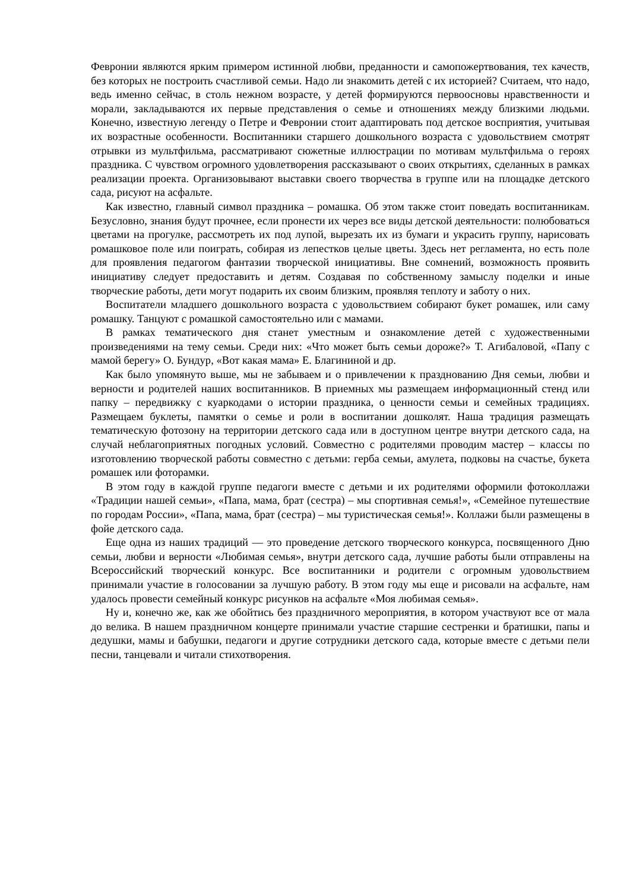Февронии являются ярким примером истинной любви, преданности и самопожертвования, тех качеств, без которых не построить счастливой семьи. Надо ли знакомить детей с их историей? Считаем, что надо, ведь именно сейчас, в столь нежном возрасте, у детей формируются первоосновы нравственности и морали, закладываются их первые представления о семье и отношениях между близкими людьми. Конечно, известную легенду о Петре и Февронии стоит адаптировать под детское восприятия, учитывая их возрастные особенности. Воспитанники старшего дошкольного возраста с удовольствием смотрят отрывки из мультфильма, рассматривают сюжетные иллюстрации по мотивам мультфильма о героях праздника. С чувством огромного удовлетворения рассказывают о своих открытиях, сделанных в рамках реализации проекта. Организовывают выставки своего творчества в группе или на площадке детского сада, рисуют на асфальте.
Как известно, главный символ праздника – ромашка. Об этом также стоит поведать воспитанникам. Безусловно, знания будут прочнее, если пронести их через все виды детской деятельности: полюбоваться цветами на прогулке, рассмотреть их под лупой, вырезать их из бумаги и украсить группу, нарисовать ромашковое поле или поиграть, собирая из лепестков целые цветы. Здесь нет регламента, но есть поле для проявления педагогом фантазии творческой инициативы. Вне сомнений, возможность проявить инициативу следует предоставить и детям. Создавая по собственному замыслу поделки и иные творческие работы, дети могут подарить их своим близким, проявляя теплоту и заботу о них.
Воспитатели младшего дошкольного возраста с удовольствием собирают букет ромашек, или саму ромашку. Танцуют с ромашкой самостоятельно или с мамами.
В рамках тематического дня станет уместным и ознакомление детей с художественными произведениями на тему семьи. Среди них: «Что может быть семьи дороже?» Т. Агибаловой, «Папу с мамой берегу» О. Бундур, «Вот какая мама» Е. Благининой и др.
Как было упомянуто выше, мы не забываем и о привлечении к празднованию Дня семьи, любви и верности и родителей наших воспитанников. В приемных мы размещаем информационный стенд или папку – передвижку с куаркодами о истории праздника, о ценности семьи и семейных традициях. Размещаем буклеты, памятки о семье и роли в воспитании дошколят. Наша традиция размещать тематическую фотозону на территории детского сада или в доступном центре внутри детского сада, на случай неблагоприятных погодных условий. Совместно с родителями проводим мастер – классы по изготовлению творческой работы совместно с детьми: герба семьи, амулета, подковы на счастье, букета ромашек или фоторамки.
В этом году в каждой группе педагоги вместе с детьми и их родителями оформили фотоколлажи «Традиции нашей семьи», «Папа, мама, брат (сестра) – мы спортивная семья!», «Семейное путешествие по городам России», «Папа, мама, брат (сестра) – мы туристическая семья!». Коллажи были размещены в фойе детского сада.
Еще одна из наших традиций — это проведение детского творческого конкурса, посвященного Дню семьи, любви и верности «Любимая семья», внутри детского сада, лучшие работы были отправлены на Всероссийский творческий конкурс. Все воспитанники и родители с огромным удовольствием принимали участие в голосовании за лучшую работу. В этом году мы еще и рисовали на асфальте, нам удалось провести семейный конкурс рисунков на асфальте «Моя любимая семья».
Ну и, конечно же, как же обойтись без праздничного мероприятия, в котором участвуют все от мала до велика. В нашем праздничном концерте принимали участие старшие сестренки и братишки, папы и дедушки, мамы и бабушки, педагоги и другие сотрудники детского сада, которые вместе с детьми пели песни, танцевали и читали стихотворения.